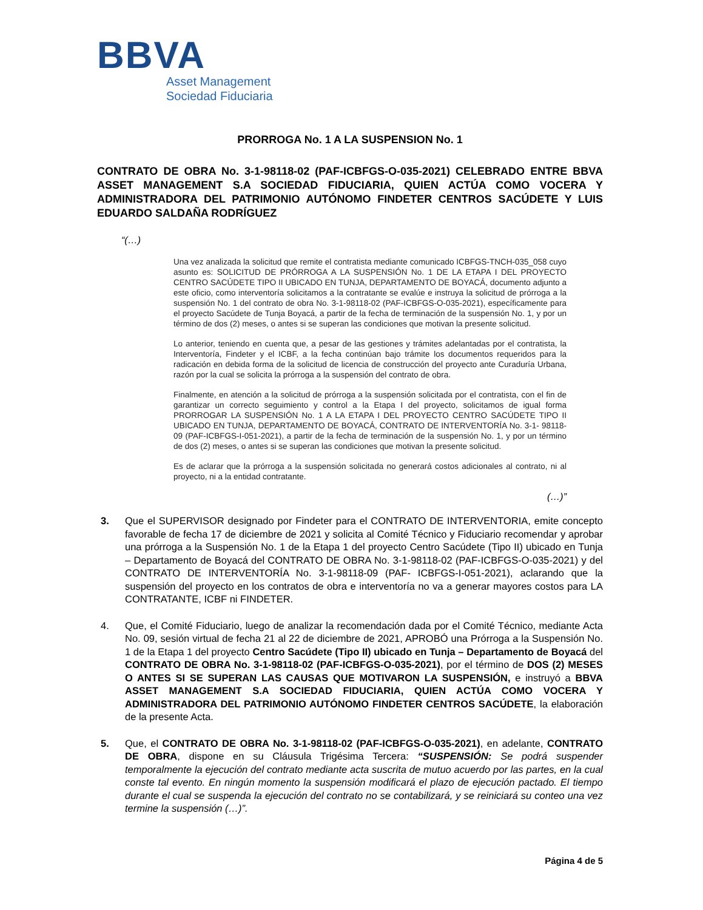BBVA
Asset Management
Sociedad Fiduciaria
PRORROGA No. 1 A LA SUSPENSION No. 1
CONTRATO DE OBRA No. 3-1-98118-02 (PAF-ICBFGS-O-035-2021) CELEBRADO ENTRE BBVA ASSET MANAGEMENT S.A SOCIEDAD FIDUCIARIA, QUIEN ACTÚA COMO VOCERA Y ADMINISTRADORA DEL PATRIMONIO AUTÓNOMO FINDETER CENTROS SACÚDETE Y LUIS EDUARDO SALDAÑA RODRÍGUEZ
“(…)
Una vez analizada la solicitud que remite el contratista mediante comunicado ICBFGS-TNCH-035_058 cuyo asunto es: SOLICITUD DE PRÓRROGA A LA SUSPENSIÓN No. 1 DE LA ETAPA I DEL PROYECTO CENTRO SACÚDETE TIPO II UBICADO EN TUNJA, DEPARTAMENTO DE BOYACÁ, documento adjunto a este oficio, como interventoría solicitamos a la contratante se evalúe e instruya la solicitud de prórroga a la suspensión No. 1 del contrato de obra No. 3-1-98118-02 (PAF-ICBFGS-O-035-2021), específicamente para el proyecto Sacúdete de Tunja Boyacá, a partir de la fecha de terminación de la suspensión No. 1, y por un término de dos (2) meses, o antes si se superan las condiciones que motivan la presente solicitud.
Lo anterior, teniendo en cuenta que, a pesar de las gestiones y trámites adelantadas por el contratista, la Interventoría, Findeter y el ICBF, a la fecha continúan bajo trámite los documentos requeridos para la radicación en debida forma de la solicitud de licencia de construcción del proyecto ante Curaduría Urbana, razón por la cual se solicita la prórroga a la suspensión del contrato de obra.
Finalmente, en atención a la solicitud de prórroga a la suspensión solicitada por el contratista, con el fin de garantizar un correcto seguimiento y control a la Etapa I del proyecto, solicitamos de igual forma PRORROGAR LA SUSPENSIÓN No. 1 A LA ETAPA I DEL PROYECTO CENTRO SACÚDETE TIPO II UBICADO EN TUNJA, DEPARTAMENTO DE BOYACÁ, CONTRATO DE INTERVENTORÍA No. 3-1- 98118-09 (PAF-ICBFGS-I-051-2021), a partir de la fecha de terminación de la suspensión No. 1, y por un término de dos (2) meses, o antes si se superan las condiciones que motivan la presente solicitud.
Es de aclarar que la prórroga a la suspensión solicitada no generará costos adicionales al contrato, ni al proyecto, ni a la entidad contratante.
(…)”
3. Que el SUPERVISOR designado por Findeter para el CONTRATO DE INTERVENTORIA, emite concepto favorable de fecha 17 de diciembre de 2021 y solicita al Comité Técnico y Fiduciario recomendar y aprobar una prórroga a la Suspensión No. 1 de la Etapa 1 del proyecto Centro Sacúdete (Tipo II) ubicado en Tunja – Departamento de Boyacá del CONTRATO DE OBRA No. 3-1-98118-02 (PAF-ICBFGS-O-035-2021) y del CONTRATO DE INTERVENTORÍA No. 3-1-98118-09 (PAF- ICBFGS-I-051-2021), aclarando que la suspensión del proyecto en los contratos de obra e interventoría no va a generar mayores costos para LA CONTRATANTE, ICBF ni FINDETER.
4. Que, el Comité Fiduciario, luego de analizar la recomendación dada por el Comité Técnico, mediante Acta No. 09, sesión virtual de fecha 21 al 22 de diciembre de 2021, APROBÓ una Prórroga a la Suspensión No. 1 de la Etapa 1 del proyecto Centro Sacúdete (Tipo II) ubicado en Tunja – Departamento de Boyacá del CONTRATO DE OBRA No. 3-1-98118-02 (PAF-ICBFGS-O-035-2021), por el término de DOS (2) MESES O ANTES SI SE SUPERAN LAS CAUSAS QUE MOTIVARON LA SUSPENSIÓN, e instruyó a BBVA ASSET MANAGEMENT S.A SOCIEDAD FIDUCIARIA, QUIEN ACTÚA COMO VOCERA Y ADMINISTRADORA DEL PATRIMONIO AUTÓNOMO FINDETER CENTROS SACÚDETE, la elaboración de la presente Acta.
5. Que, el CONTRATO DE OBRA No. 3-1-98118-02 (PAF-ICBFGS-O-035-2021), en adelante, CONTRATO DE OBRA, dispone en su Cláusula Trigésima Tercera: “SUSPENSIÓN: Se podrá suspender temporalmente la ejecución del contrato mediante acta suscrita de mutuo acuerdo por las partes, en la cual conste tal evento. En ningún momento la suspensión modificará el plazo de ejecución pactado. El tiempo durante el cual se suspenda la ejecución del contrato no se contabilizará, y se reiniciará su conteo una vez termine la suspensión (…)”.
Página 4 de 5